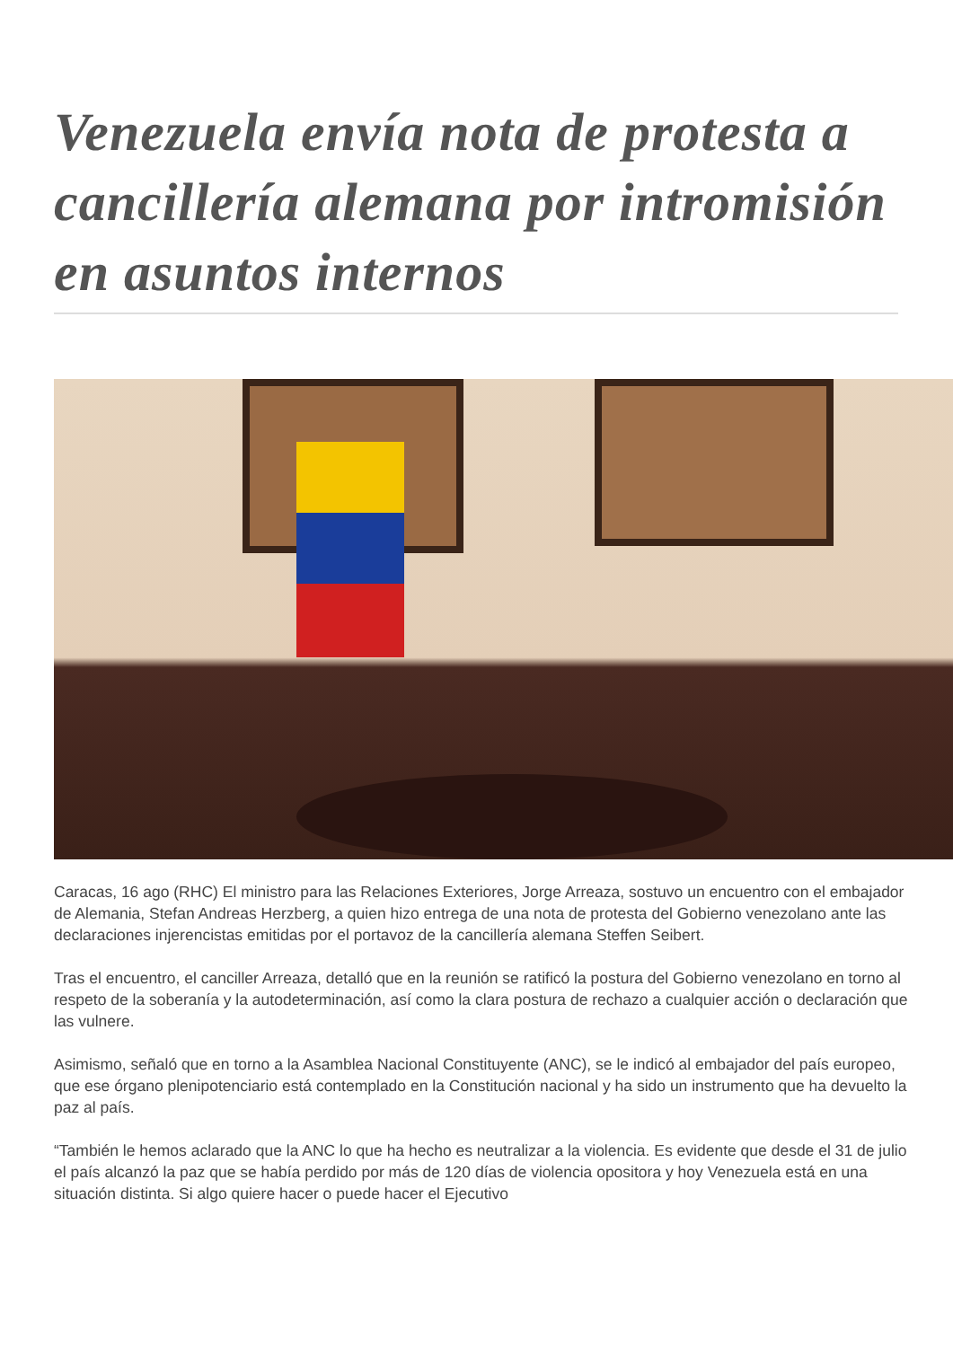Venezuela envía nota de protesta a cancillería alemana por intromisión en asuntos internos
Caracas, 16 ago (RHC) El ministro para las Relaciones Exteriores, Jorge Arreaza, sostuvo un encuentro con el embajador de Alemania, Stefan Andreas Herzberg, a quien hizo entrega de una nota de protesta del Gobierno venezolano ante las declaraciones injerencistas emitidas por el portavoz de la cancillería alemana Steffen Seibert.
Tras el encuentro, el canciller Arreaza, detalló que en la reunión se ratificó la postura del Gobierno venezolano en torno al respeto de la soberanía y la autodeterminación, así como la clara postura de rechazo a cualquier acción o declaración que las vulnere.
Asimismo, señaló que en torno a la Asamblea Nacional Constituyente (ANC), se le indicó al embajador del país europeo, que ese órgano plenipotenciario está contemplado en la Constitución nacional y ha sido un instrumento que ha devuelto la paz al país.
“También le hemos aclarado que la ANC lo que ha hecho es neutralizar a la violencia. Es evidente que desde el 31 de julio el país alcanzó la paz que se había perdido por más de 120 días de violencia opositora y hoy Venezuela está en una situación distinta. Si algo quiere hacer o puede hacer el Ejecutivo